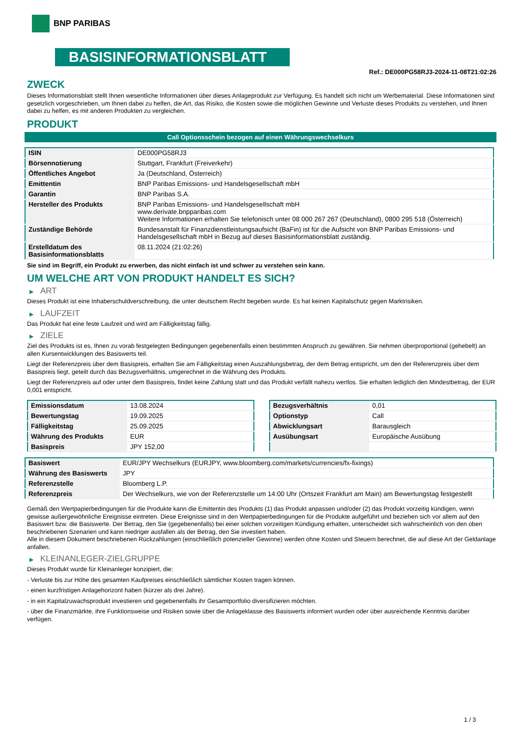BNP PARIBAS
BASISINFORMATIONSBLATT
Ref.: DE000PG58RJ3-2024-11-08T21:02:26
ZWECK
Dieses Informationsblatt stellt Ihnen wesentliche Informationen über dieses Anlageprodukt zur Verfügung. Es handelt sich nicht um Werbematerial. Diese Informationen sind gesetzlich vorgeschrieben, um Ihnen dabei zu helfen, die Art, das Risiko, die Kosten sowie die möglichen Gewinne und Verluste dieses Produkts zu verstehen, und Ihnen dabei zu helfen, es mit anderen Produkten zu vergleichen.
PRODUKT
Call Optionsschein bezogen auf einen Währungswechselkurs
| ISIN | DE000PG58RJ3 |
| Börsennotierung | Stuttgart, Frankfurt (Freiverkehr) |
| Öffentliches Angebot | Ja (Deutschland, Österreich) |
| Emittentin | BNP Paribas Emissions- und Handelsgesellschaft mbH |
| Garantin | BNP Paribas S.A. |
| Hersteller des Produkts | BNP Paribas Emissions- und Handelsgesellschaft mbH www.derivate.bnpparibas.com Weitere Informationen erhalten Sie telefonisch unter 08 000 267 267 (Deutschland), 0800 295 518 (Österreich) |
| Zuständige Behörde | Bundesanstalt für Finanzdienstleistungsaufsicht (BaFin) ist für die Aufsicht von BNP Paribas Emissions- und Handelsgesellschaft mbH in Bezug auf dieses Basisinformationsblatt zuständig. |
| Erstelldatum des Basisinformationsblatts | 08.11.2024 (21:02:26) |
Sie sind im Begriff, ein Produkt zu erwerben, das nicht einfach ist und schwer zu verstehen sein kann.
UM WELCHE ART VON PRODUKT HANDELT ES SICH?
▶ ART
Dieses Produkt ist eine Inhaberschuldverschreibung, die unter deutschem Recht begeben wurde. Es hat keinen Kapitalschutz gegen Marktrisiken.
▶ LAUFZEIT
Das Produkt hat eine feste Laufzeit und wird am Fälligkeitstag fällig.
▶ ZIELE
Ziel des Produkts ist es, Ihnen zu vorab festgelegten Bedingungen gegebenenfalls einen bestimmten Anspruch zu gewähren. Sie nehmen überproportional (gehebelt) an allen Kursentwicklungen des Basiswerts teil.
Liegt der Referenzpreis über dem Basispreis, erhalten Sie am Fälligkeitstag einen Auszahlungsbetrag, der dem Betrag entspricht, um den der Referenzpreis über dem Basispreis liegt, geteilt durch das Bezugsverhältnis, umgerechnet in die Währung des Produkts.
Liegt der Referenzpreis auf oder unter dem Basispreis, findet keine Zahlung statt und das Produkt verfällt nahezu wertlos. Sie erhalten lediglich den Mindestbetrag, der EUR 0,001 entspricht.
| Emissionsdatum | 13.08.2024 |
| Bewertungstag | 19.09.2025 |
| Fälligkeitstag | 25.09.2025 |
| Währung des Produkts | EUR |
| Basispreis | JPY 152,00 |
| Bezugsverhältnis | 0,01 |
| Optionstyp | Call |
| Abwicklungsart | Barausgleich |
| Ausübungsart | Europäische Ausübung |
| Basiswert | EUR/JPY Wechselkurs (EURJPY, www.bloomberg.com/markets/currencies/fx-fixings) |
| Währung des Basiswerts | JPY |
| Referenzstelle | Bloomberg L.P. |
| Referenzpreis | Der Wechselkurs, wie von der Referenzstelle um 14:00 Uhr (Ortszeit Frankfurt am Main) am Bewertungstag festgestellt |
Gemäß den Wertpapierbedingungen für die Produkte kann die Emittentin des Produkts (1) das Produkt anpassen und/oder (2) das Produkt vorzeitig kündigen, wenn gewisse außergewöhnliche Ereignisse eintreten. Diese Ereignisse sind in den Wertpapierbedingungen für die Produkte aufgeführt und beziehen sich vor allem auf den Basiswert bzw. die Basiswerte. Der Betrag, den Sie (gegebenenfalls) bei einer solchen vorzeitigen Kündigung erhalten, unterscheidet sich wahrscheinlich von den oben beschriebenen Szenarien und kann niedriger ausfallen als der Betrag, den Sie investiert haben.
Alle in diesem Dokument beschriebenen Rückzahlungen (einschließlich potenzieller Gewinne) werden ohne Kosten und Steuern berechnet, die auf diese Art der Geldanlage anfallen.
▶ KLEINANLEGER-ZIELGRUPPE
Dieses Produkt wurde für Kleinanleger konzipiert, die:
- Verluste bis zur Höhe des gesamten Kaufpreises einschließlich sämtlicher Kosten tragen können.
- einen kurzfristigen Anlagehorizont haben (kürzer als drei Jahre).
- in ein Kapitalzuwachsprodukt investieren und gegebenenfalls ihr Gesamtportfolio diversifizieren möchten.
- über die Finanzmärkte, ihre Funktionsweise und Risiken sowie über die Anlageklasse des Basiswerts informiert wurden oder über ausreichende Kenntnis darüber verfügen.
1 / 3